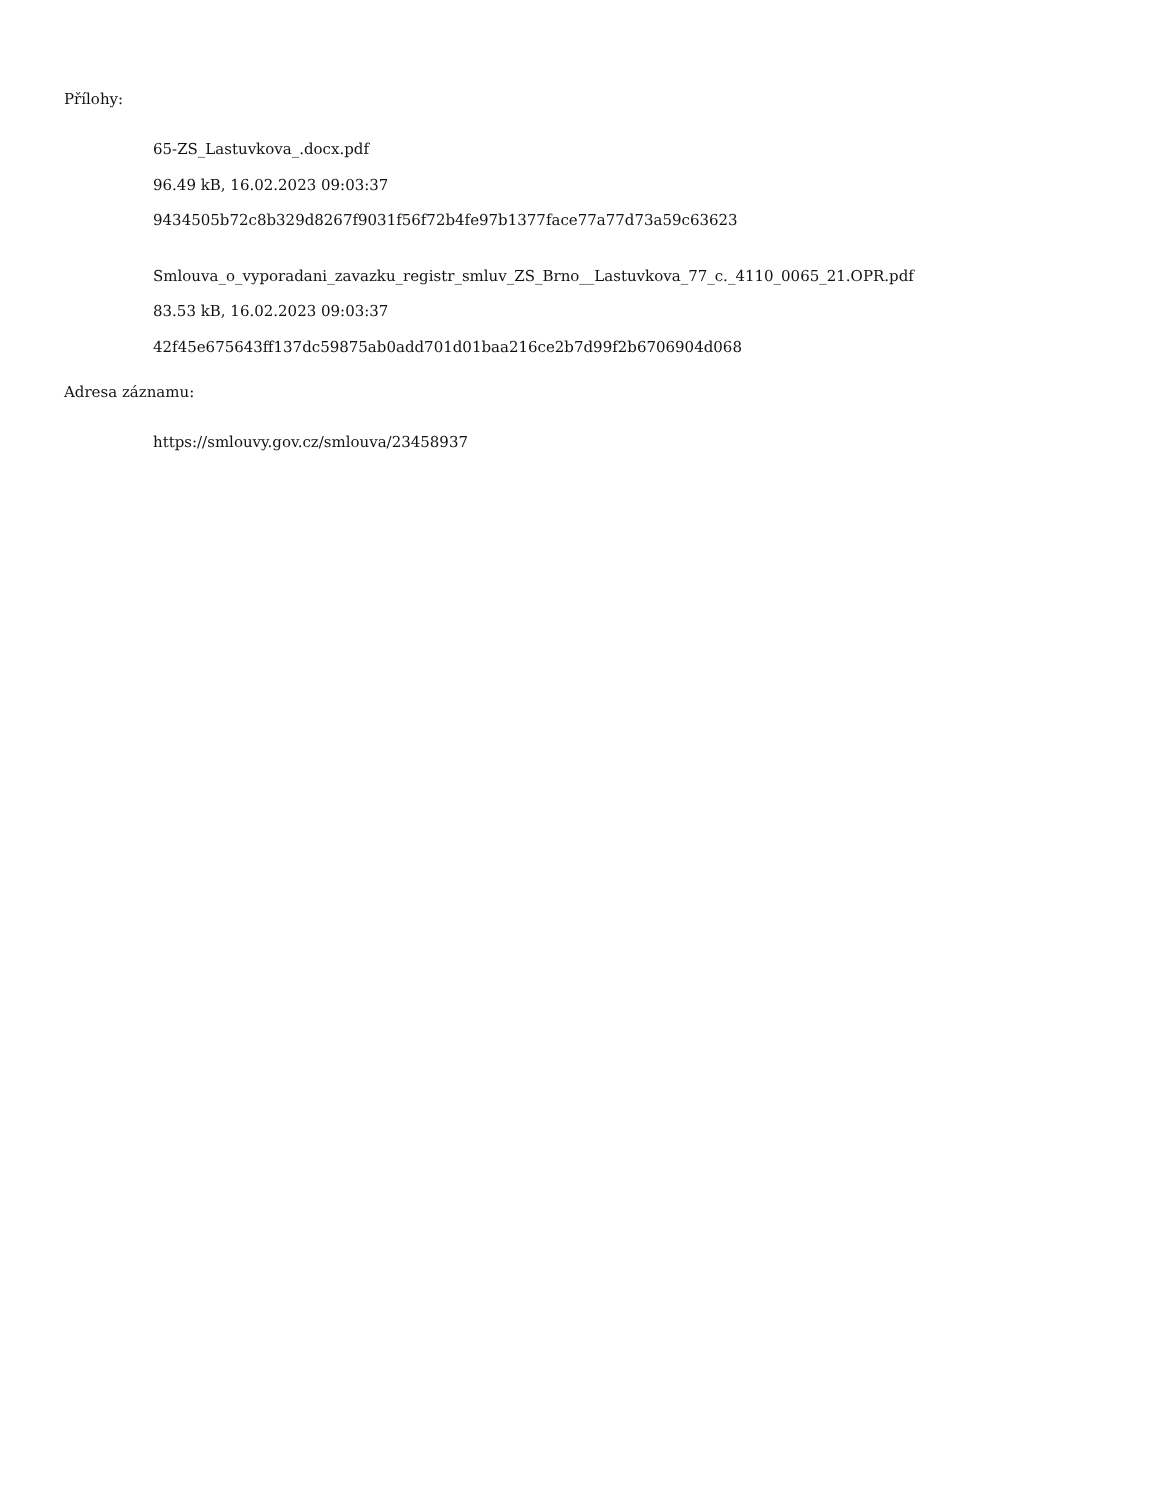Přílohy:
65-ZS_Lastuvkova_.docx.pdf
96.49 kB, 16.02.2023 09:03:37
9434505b72c8b329d8267f9031f56f72b4fe97b1377face77a77d73a59c63623
Smlouva_o_vyporadani_zavazku_registr_smluv_ZS_Brno__Lastuvkova_77_c._4110_0065_21.OPR.pdf
83.53 kB, 16.02.2023 09:03:37
42f45e675643ff137dc59875ab0add701d01baa216ce2b7d99f2b6706904d068
Adresa záznamu:
https://smlouvy.gov.cz/smlouva/23458937